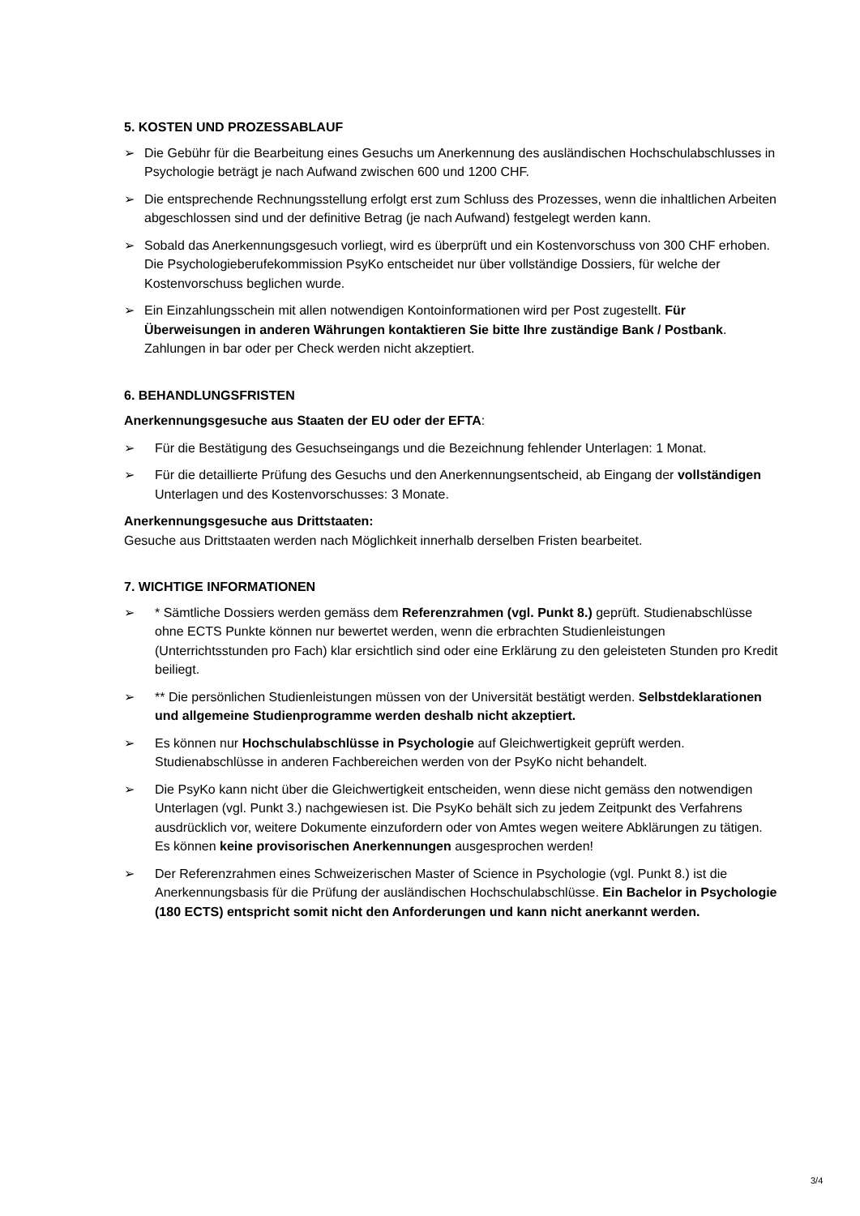5. KOSTEN UND PROZESSABLAUF
➢ Die Gebühr für die Bearbeitung eines Gesuchs um Anerkennung des ausländischen Hochschulabschlusses in Psychologie beträgt je nach Aufwand zwischen 600 und 1200 CHF.
➢ Die entsprechende Rechnungsstellung erfolgt erst zum Schluss des Prozesses, wenn die inhaltlichen Arbeiten abgeschlossen sind und der definitive Betrag (je nach Aufwand) festgelegt werden kann.
➢ Sobald das Anerkennungsgesuch vorliegt, wird es überprüft und ein Kostenvorschuss von 300 CHF erhoben. Die Psychologieberufekommission PsyKo entscheidet nur über vollständige Dossiers, für welche der Kostenvorschuss beglichen wurde.
➢ Ein Einzahlungsschein mit allen notwendigen Kontoinformationen wird per Post zugestellt. Für Überweisungen in anderen Währungen kontaktieren Sie bitte Ihre zuständige Bank / Postbank. Zahlungen in bar oder per Check werden nicht akzeptiert.
6. BEHANDLUNGSFRISTEN
Anerkennungsgesuche aus Staaten der EU oder der EFTA:
➢ Für die Bestätigung des Gesuchseingangs und die Bezeichnung fehlender Unterlagen: 1 Monat.
➢ Für die detaillierte Prüfung des Gesuchs und den Anerkennungsentscheid, ab Eingang der vollständigen Unterlagen und des Kostenvorschusses: 3 Monate.
Anerkennungsgesuche aus Drittstaaten:
Gesuche aus Drittstaaten werden nach Möglichkeit innerhalb derselben Fristen bearbeitet.
7. WICHTIGE INFORMATIONEN
➢ * Sämtliche Dossiers werden gemäss dem Referenzrahmen (vgl. Punkt 8.) geprüft. Studienabschlüsse ohne ECTS Punkte können nur bewertet werden, wenn die erbrachten Studienleistungen (Unterrichtsstunden pro Fach) klar ersichtlich sind oder eine Erklärung zu den geleisteten Stunden pro Kredit beiliegt.
➢ ** Die persönlichen Studienleistungen müssen von der Universität bestätigt werden. Selbstdeklarationen und allgemeine Studienprogramme werden deshalb nicht akzeptiert.
➢ Es können nur Hochschulabschlüsse in Psychologie auf Gleichwertigkeit geprüft werden. Studienabschlüsse in anderen Fachbereichen werden von der PsyKo nicht behandelt.
➢ Die PsyKo kann nicht über die Gleichwertigkeit entscheiden, wenn diese nicht gemäss den notwendigen Unterlagen (vgl. Punkt 3.) nachgewiesen ist. Die PsyKo behält sich zu jedem Zeitpunkt des Verfahrens ausdrücklich vor, weitere Dokumente einzufordern oder von Amtes wegen weitere Abklärungen zu tätigen. Es können keine provisorischen Anerkennungen ausgesprochen werden!
➢ Der Referenzrahmen eines Schweizerischen Master of Science in Psychologie (vgl. Punkt 8.) ist die Anerkennungsbasis für die Prüfung der ausländischen Hochschulabschlüsse. Ein Bachelor in Psychologie (180 ECTS) entspricht somit nicht den Anforderungen und kann nicht anerkannt werden.
3/4